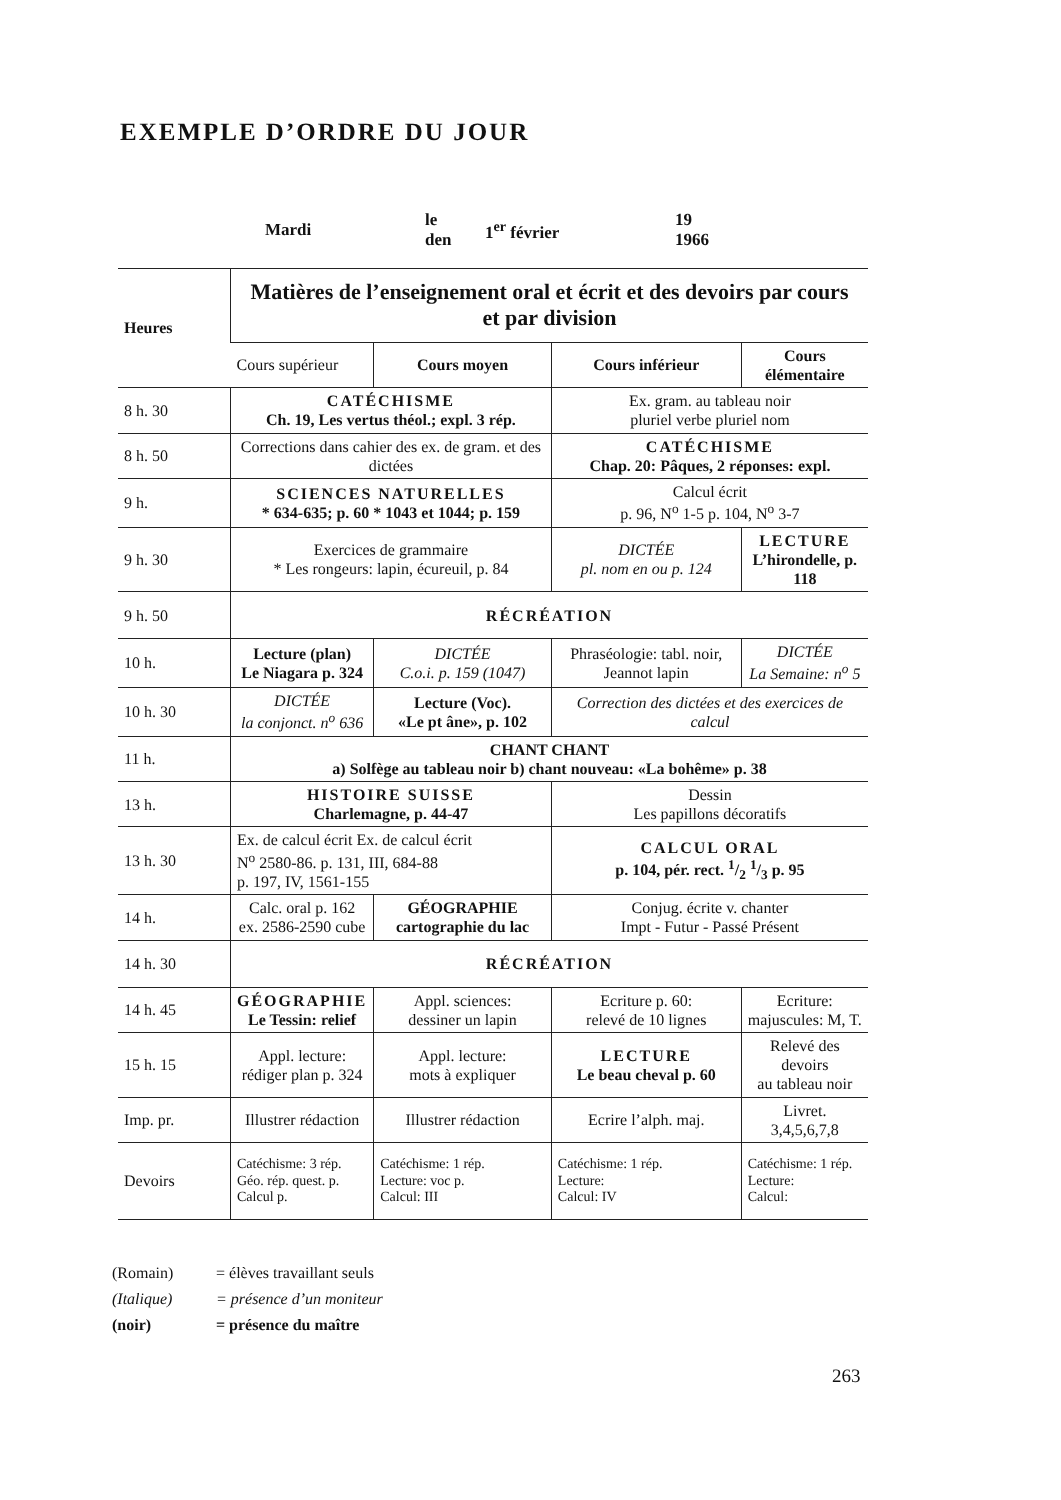EXEMPLE D’ORDRE DU JOUR
Mardi
le
den
1<sup>er</sup> février
19
1966
| Heures | Matières de l’enseignement oral et écrit et des devoirs par cours et par division | | | |
| --- | --- | --- | --- | --- |
| | Cours supérieur | Cours moyen | Cours inférieur | Cours élémentaire |
| 8 h. 30 | CATÉCHISME Ch. 19, Les vertus théol.; expl. 3 rép. | | Ex. gram. au tableau noir pluriel verbe pluriel nom | |
| 8 h. 50 | Corrections dans cahier des ex. de gram. et des dictées | | CATÉCHISME Chap. 20: Pâques, 2 réponses: expl. | |
| 9 h. | SCIENCES NATURELLES * 634-635; p. 60 * 1043 et 1044; p. 159 | | Calcul écrit p. 96, N<sup>o</sup> 1-5 p. 104, N<sup>o</sup> 3-7 | |
| 9 h. 30 | Exercices de grammaire * Les rongeurs: lapin, écureuil, p. 84 | | DICTÉE pl. nom en ou p. 124 | LECTURE L’hirondelle, p. 118 |
| 9 h. 50 | RÉCRÉATION | | | |
| 10 h. | Lecture (plan) Le Niagara p. 324 | DICTÉE C.o.i. p. 159 (1047) | Phraséologie: tabl. noir, Jeannot lapin | DICTÉE La Semaine: n<sup>o</sup> 5 |
| 10 h. 30 | DICTÉE la conjonct. n<sup>o</sup> 636 | Lecture (Voc). «Le pt âne», p. 102 | Correction des dictées et des exercices de calcul | |
| 11 h. | CHANT CHANT a) Solfège au tableau noir b) chant nouveau: «La bohême» p. 38 | | | |
| 13 h. | HISTOIRE SUISSE Charlemagne, p. 44-47 | | Dessin Les papillons décoratifs | |
| 13 h. 30 | Ex. de calcul écrit Ex. de calcul écrit N<sup>o</sup> 2580-86. p. 131, III, 684-88 p. 197, IV, 1561-155 | | CALCUL ORAL p. 104, pér. rect. 1/2 1/3 p. 95 | |
| 14 h. | Calc. oral p. 162 ex. 2586-2590 cube | GÉOGRAPHIE cartographie du lac | Conjug. écrite v. chanter Impt - Futur - Passé Présent | |
| 14 h. 30 | RÉCRÉATION | | | |
| 14 h. 45 | GÉOGRAPHIE Le Tessin: relief | Appl. sciences: dessiner un lapin | Ecriture p. 60: relevé de 10 lignes | Ecriture: majuscules: M, T. |
| 15 h. 15 | Appl. lecture: rédiger plan p. 324 | Appl. lecture: mots à expliquer | LECTURE Le beau cheval p. 60 | Relevé des devoirs au tableau noir |
| Imp. pr. | Illustrer rédaction | Illustrer rédaction | Ecrire l’alph. maj. | Livret. 3,4,5,6,7,8 |
| Devoirs | Catéchisme: 3 rép. Géo. rép. quest. p. Calcul p. | Catéchisme: 1 rép. Lecture: voc p. Calcul: III | Catéchisme: 1 rép. Lecture: Calcul: IV | Catéchisme: 1 rép. Lecture: Calcul: |
(Romain) = élèves travaillant seuls
(Italique) = présence d’un moniteur
(noir) = présence du maître
263